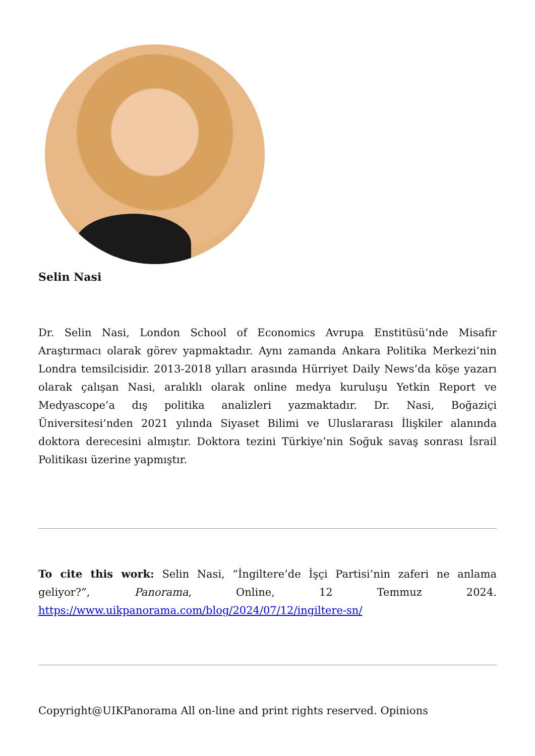Selin Nasi
Dr. Selin Nasi, London School of Economics Avrupa Enstitüsü’nde Misafir Araştırmacı olarak görev yapmaktadır. Aynı zamanda Ankara Politika Merkezi’nin Londra temsilcisidir. 2013-2018 yılları arasında Hürriyet Daily News’da köşe yazarı olarak çalışan Nasi, aralıklı olarak online medya kuruluşu Yetkin Report ve Medyascope’a dış politika analizleri yazmaktadır. Dr. Nasi, Boğaziçi Üniversitesi’nden 2021 yılında Siyaset Bilimi ve Uluslararası İlişkiler alanında doktora derecesini almıştır. Doktora tezini Türkiye’nin Soğuk savaş sonrası İsrail Politikası üzerine yapmıştır.
To cite this work: Selin Nasi, “İngiltere’de İşçi Partisi’nin zaferi ne anlama geliyor?”, Panorama, Online, 12 Temmuz 2024. https://www.uikpanorama.com/blog/2024/07/12/ingiltere-sn/
Copyright@UIKPanorama All on-line and print rights reserved. Opinions